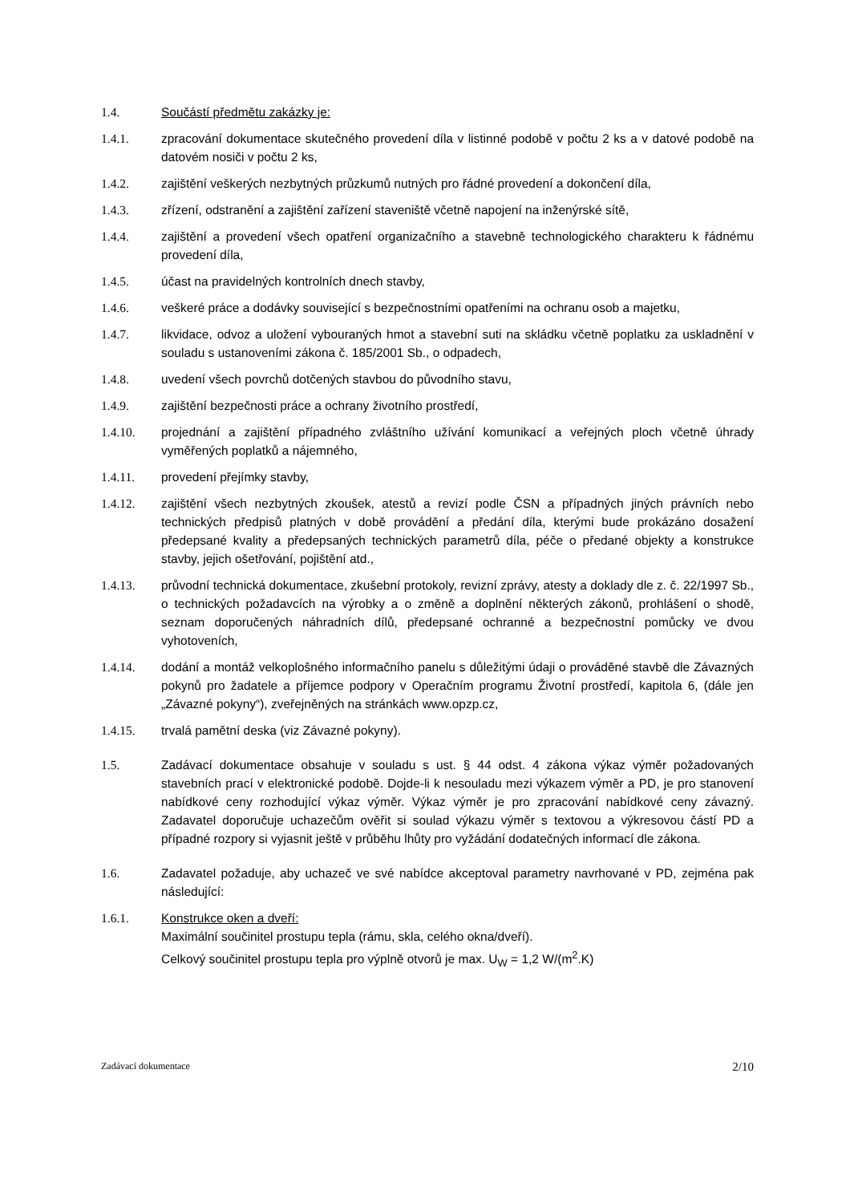1.4. Součástí předmětu zakázky je:
1.4.1. zpracování dokumentace skutečného provedení díla v listinné podobě v počtu 2 ks a v datové podobě na datovém nosiči v počtu 2 ks,
1.4.2. zajištění veškerých nezbytných průzkumů nutných pro řádné provedení a dokončení díla,
1.4.3. zřízení, odstranění a zajištění zařízení staveniště včetně napojení na inženýrské sítě,
1.4.4. zajištění a provedení všech opatření organizačního a stavebně technologického charakteru k řádnému provedení díla,
1.4.5. účast na pravidelných kontrolních dnech stavby,
1.4.6. veškeré práce a dodávky související s bezpečnostními opatřeními na ochranu osob a majetku,
1.4.7. likvidace, odvoz a uložení vybouraných hmot a stavební suti na skládku včetně poplatku za uskladnění v souladu s ustanoveními zákona č. 185/2001 Sb., o odpadech,
1.4.8. uvedení všech povrchů dotčených stavbou do původního stavu,
1.4.9. zajištění bezpečnosti práce a ochrany životního prostředí,
1.4.10. projednání a zajištění případného zvláštního užívání komunikací a veřejných ploch včetně úhrady vyměřených poplatků a nájemného,
1.4.11. provedení přejímky stavby,
1.4.12. zajištění všech nezbytných zkoušek, atestů a revizí podle ČSN a případných jiných právních nebo technických předpisů platných v době provádění a předání díla, kterými bude prokázáno dosažení předepsané kvality a předepsaných technických parametrů díla, péče o předané objekty a konstrukce stavby, jejich ošetřování, pojištění atd.,
1.4.13. průvodní technická dokumentace, zkušební protokoly, revizní zprávy, atesty a doklady dle z. č. 22/1997 Sb., o technických požadavcích na výrobky a o změně a doplnění některých zákonů, prohlášení o shodě, seznam doporučených náhradních dílů, předepsané ochranné a bezpečnostní pomůcky ve dvou vyhotoveních,
1.4.14. dodání a montáž velkoplošného informačního panelu s důležitými údaji o prováděné stavbě dle Závazných pokynů pro žadatele a příjemce podpory v Operačním programu Životní prostředí, kapitola 6, (dále jen „Závazné pokyny“), zveřejněných na stránkách www.opzp.cz,
1.4.15. trvalá pamětní deska (viz Závazné pokyny).
1.5. Zadávací dokumentace obsahuje v souladu s ust. § 44 odst. 4 zákona výkaz výměr požadovaných stavebních prací v elektronické podobě. Dojde-li k nesouladu mezi výkazem výměr a PD, je pro stanovení nabídkové ceny rozhodující výkaz výměr. Výkaz výměr je pro zpracování nabídkové ceny závazný. Zadavatel doporučuje uchazečům ověřit si soulad výkazu výměr s textovou a výkresovou částí PD a případné rozpory si vyjasnit ještě v průběhu lhůty pro vyžádání dodatečných informací dle zákona.
1.6. Zadavatel požaduje, aby uchazeč ve své nabídce akceptoval parametry navrhované v PD, zejména pak následující:
1.6.1. Konstrukce oken a dveří:
Maximální součinitel prostupu tepla (rámu, skla, celého okna/dveří).
Celkový součinitel prostupu tepla pro výplně otvorů je max. U<sub>W</sub> = 1,2 W/(m<sup>2</sup>.K)
Zadávací dokumentace 2/10